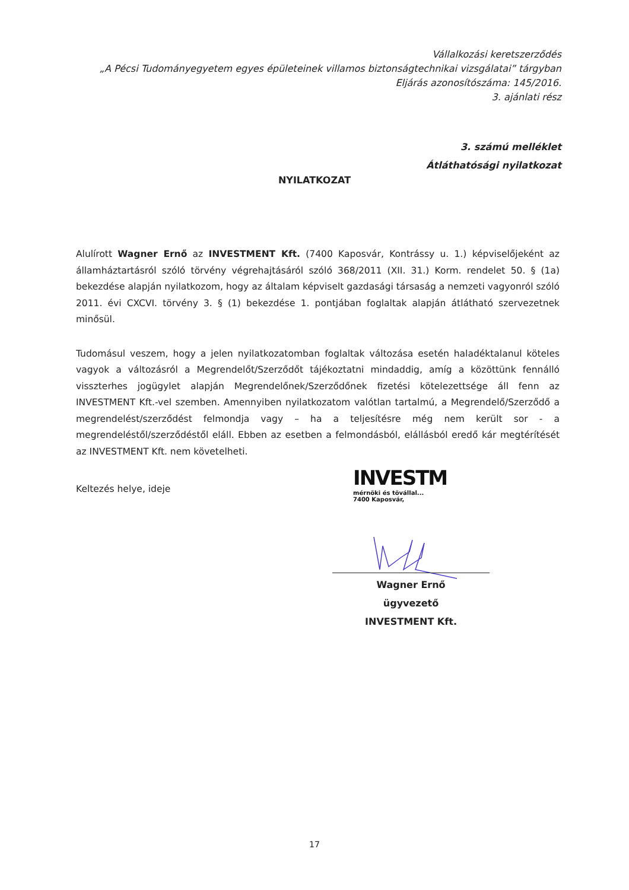Vállalkozási keretszerződés
„A Pécsi Tudományegyetem egyes épületeinek villamos biztonságtechnikai vizsgálatai” tárgyban
Eljárás azonosítószáma: 145/2016.
3. ajánlati rész
3. számú melléklet
Átláthatósági nyilatkozat
NYILATKOZAT
Alulírott Wagner Ernő az INVESTMENT Kft. (7400 Kaposvár, Kontrássy u. 1.) képviselőjeként az államháztartásról szóló törvény végrehajtásáról szóló 368/2011 (XII. 31.) Korm. rendelet 50. § (1a) bekezdése alapján nyilatkozom, hogy az általam képviselt gazdasági társaság a nemzeti vagyonról szóló 2011. évi CXCVI. törvény 3. § (1) bekezdése 1. pontjában foglaltak alapján átlátható szervezetnek minősül.
Tudomásul veszem, hogy a jelen nyilatkozatomban foglaltak változása esetén haladéktalanul köteles vagyok a változásról a Megrendelőt/Szerződőt tájékoztatni mindaddig, amíg a közöttünk fennálló visszterhes jogügylet alapján Megrendelőnek/Szerződőnek fizetési kötelezettsége áll fenn az INVESTMENT Kft.-vel szemben. Amennyiben nyilatkozatom valótlan tartalmú, a Megrendelő/Szerződő a megrendelést/szerződést felmondja vagy – ha a teljesítésre még nem került sor - a megrendeléstől/szerződéstől eláll. Ebben az esetben a felmondásból, elállásból eredő kár megtérítését az INVESTMENT Kft. nem követelheti.
Keltezés helye, ideje
INVESTM
mérnöki és tövállal...
7400 Kaposvár,
Wagner Ernő
ügyvezető
INVESTMENT Kft.
17